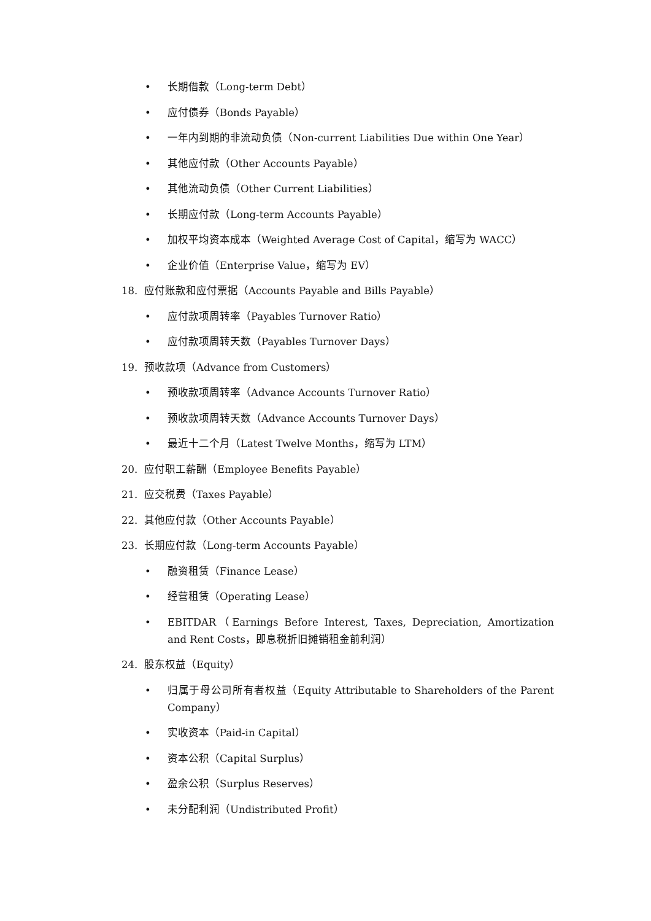• 长期借款（Long-term Debt）
• 应付债券（Bonds Payable）
• 一年内到期的非流动负债（Non-current Liabilities Due within One Year）
• 其他应付款（Other Accounts Payable）
• 其他流动负债（Other Current Liabilities）
• 长期应付款（Long-term Accounts Payable）
• 加权平均资本成本（Weighted Average Cost of Capital，缩写为 WACC）
• 企业价值（Enterprise Value，缩写为 EV）
18. 应付账款和应付票据（Accounts Payable and Bills Payable）
• 应付款项周转率（Payables Turnover Ratio）
• 应付款项周转天数（Payables Turnover Days）
19. 预收款项（Advance from Customers）
• 预收款项周转率（Advance Accounts Turnover Ratio）
• 预收款项周转天数（Advance Accounts Turnover Days）
• 最近十二个月（Latest Twelve Months，缩写为 LTM）
20. 应付职工薪酬（Employee Benefits Payable）
21. 应交税费（Taxes Payable）
22. 其他应付款（Other Accounts Payable）
23. 长期应付款（Long-term Accounts Payable）
• 融资租赁（Finance Lease）
• 经营租赁（Operating Lease）
• EBITDAR（Earnings Before Interest, Taxes, Depreciation, Amortization and Rent Costs，即息税折旧摊销租金前利润）
24. 股东权益（Equity）
• 归属于母公司所有者权益（Equity Attributable to Shareholders of the Parent Company）
• 实收资本（Paid-in Capital）
• 资本公积（Capital Surplus）
• 盈余公积（Surplus Reserves）
• 未分配利润（Undistributed Profit）